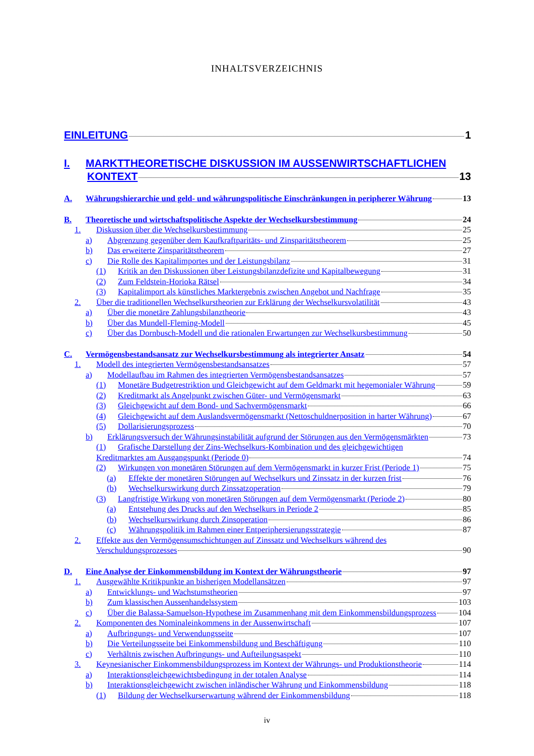INHALTSVERZEICHNIS
EINLEITUNG 1
I. MARKTTHEORETISCHE DISKUSSION IM AUSSENWIRTSCHAFTLICHEN
KONTEXT 13
A. Währungshierarchie und geld- und währungspolitische Einschränkungen in peripherer Währung 13
B. Theoretische und wirtschaftspolitische Aspekte der Wechselkursbestimmung 24
1. Diskussion über die Wechselkursbestimmung 25
a) Abgrenzung gegenüber dem Kaufkraftparitäts- und Zinsparitätstheorem 25
b) Das erweiterte Zinsparitätstheorem 27
c) Die Rolle des Kapitalimportes und der Leistungsbilanz 31
(1) Kritik an den Diskussionen über Leistungsbilanzdefizite und Kapitalbewegung 31
(2) Zum Feldstein-Horioka Rätsel 34
(3) Kapitalimport als künstliches Marktergebnis zwischen Angebot und Nachfrage 35
2. Über die traditionellen Wechselkurstheorien zur Erklärung der Wechselkursvolatilität 43
a) Über die monetäre Zahlungsbilanztheorie 43
b) Über das Mundell-Fleming-Modell 45
c) Über das Dornbusch-Modell und die rationalen Erwartungen zur Wechselkursbestimmung 50
C. Vermögensbestandsansatz zur Wechselkursbestimmung als integrierter Ansatz 54
1. Modell des integrierten Vermögensbestandsansatzes 57
a) Modellaufbau im Rahmen des integrierten Vermögensbestandsansatzes 57
(1) Monetäre Budgetrestriktion und Gleichgewicht auf dem Geldmarkt mit hegemonialer Währung 59
(2) Kreditmarkt als Angelpunkt zwischen Güter- und Vermögensmarkt 63
(3) Gleichgewicht auf dem Bond- und Sachvermögensmarkt 66
(4) Gleichgewicht auf dem Auslandsvermögensmarkt (Nettoschuldnerposition in harter Währung) 67
(5) Dollarisierungsprozess 70
b) Erklärungsversuch der Währungsinstabilität aufgrund der Störungen aus den Vermögensmärkten 73
(1) Grafische Darstellung der Zins-Wechselkurs-Kombination und des gleichgewichtigen
Kreditmarktes am Ausgangspunkt (Periode 0) 74
(2) Wirkungen von monetären Störungen auf dem Vermögensmarkt in kurzer Frist (Periode 1) 75
(a) Effekte der monetären Störungen auf Wechselkurs und Zinssatz in der kurzen frist 76
(b) Wechselkurswirkung durch Zinssatzoperation 79
(3) Langfristige Wirkung von monetären Störungen auf dem Vermögensmarkt (Periode 2) 80
(a) Entstehung des Drucks auf den Wechselkurs in Periode 2 85
(b) Wechselkurswirkung durch Zinsoperation 86
(c) Währungspolitik im Rahmen einer Entperiphersierungsstrategie 87
2. Effekte aus den Vermögensumschichtungen auf Zinssatz und Wechselkurs während des
Verschuldungsprozesses 90
D. Eine Analyse der Einkommensbildung im Kontext der Währungstheorie 97
1. Ausgewählte Kritikpunkte an bisherigen Modellansätzen 97
a) Entwicklungs- und Wachstumstheorien 97
b) Zum klassischen Aussenhandelssystem 103
c) Über die Balassa-Samuelson-Hypothese im Zusammenhang mit dem Einkommensbildungsprozess 104
2. Komponenten des Nominaleinkommens in der Aussenwirtschaft 107
a) Aufbringungs- und Verwendungsseite 107
b) Die Verteilungsseite bei Einkommensbildung und Beschäftigung 110
c) Verhältnis zwischen Aufbringungs- und Aufteilungsaspekt 110
3. Keynesianischer Einkommensbildungsprozess im Kontext der Währungs- und Produktionstheorie 114
a) Interaktionsgleichgewichtsbedingung in der totalen Analyse 114
b) Interaktionsgleichgewicht zwischen inländischer Währung und Einkommensbildung 118
(1) Bildung der Wechselkurserwartung während der Einkommensbildung 118
iv